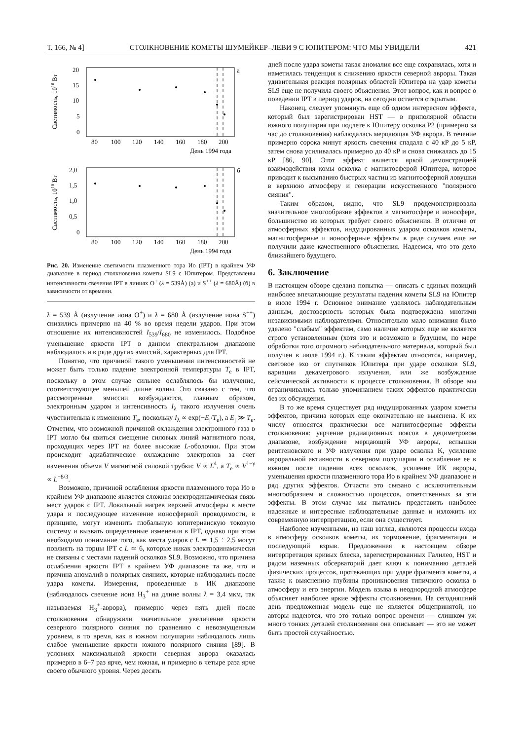Т. 166, № 4] СТОЛКНОВЕНИЕ КОМЕТЫ ШУМЕЙКЕР–ЛЕВИ 9 С ЮПИТЕРОМ: ЧТО МЫ УВИДЕЛИ 421
а
20
15
10
5
0
Светимость, 1010 Вт
80
100
120
140
160
180
200
День 1994 года
б
2,0
1,5
1,0
0,5
0
Светимость, 1010 Вт
80
100
120
140
160
180
200
День 1994 года
Рис. 20. Изменение светимости плазменного тора Ио (IPT) в крайнем УФ диапазоне в период столкновения кометы SL9 с Юпитером. Представлены интенсивности свечения IPT в линиях O<sup>+</sup> (λ = 539Å) (а) и S<sup>++</sup> (λ = 680Å) (б) в зависимости от времени.
λ = 539 Å (излучение иона O<sup>+</sup>) и λ = 680 Å (излучение иона S<sup>++</sup>) снизились примерно на 40 % во время недели ударов. При этом отношение их интенсивностей I<sub>539</sub>/I<sub>680</sub> не изменилось. Подобное уменьшение яркости IPT в данном спектральном диапазоне наблюдалось и в ряде других эмиссий, характерных для IPT.
Понятно, что причиной такого уменьшения интенсивностей не может быть только падение электронной температуры T<sub>e</sub> в IPT, поскольку в этом случае сильнее ослаблялось бы излучение, соответствующее меньшей длине волны. Это связано с тем, что рассмотренные эмиссии возбуждаются, главным образом, электронным ударом и интенсивность I<sub>λ</sub> такого излучения очень чувствительна к изменению T<sub>e</sub>, поскольку I<sub>λ</sub> ∝ exp(−E<sub>j</sub>/T<sub>e</sub>), а E<sub>j</sub> ≫ T<sub>e</sub>. Отметим, что возможной причиной охлаждения электронного газа в IPT могло бы явиться смещение силовых линий магнитного поля, проходящих через IPT на более высокие L-оболочки. При этом происходит адиабатическое охлаждение электронов за счет изменения объема V магнитной силовой трубки: V ∝ L<sup>4</sup>, а T<sub>e</sub> ∝ V<sup>1−γ</sup> ∝ L<sup>−8/3</sup>.
Возможно, причиной ослабления яркости плазменного тора Ио в крайнем УФ диапазоне является сложная электродинамическая связь мест ударов с IPT. Локальный нагрев верхней атмосферы в месте удара и последующее изменение ионосферной проводимости, в принципе, могут изменить глобальную юпитерианскую токовую систему и вызвать определенные изменения в IPT, однако при этом необходимо понимание того, как места ударов с L ≃ 1,5 ÷ 2,5 могут повлиять на торцы IPT с L ≃ 6, которые никак электродинамически не связаны с местами падений осколков SL9. Возможно, что причина ослабления яркости IPT в крайнем УФ диапазоне та же, что и причина аномалий в полярных сияниях, которые наблюдались после удара кометы. Измерения, проведенные в ИК диапазоне (наблюдалось свечение иона H<sub>3</sub><sup>+</sup> на длине волны λ = 3,4 мкм, так называемая H<sub>3</sub><sup>+</sup>-аврора), примерно через пять дней после столкновения обнаружили значительное увеличение яркости северного полярного сияния по сравнению с невозмущенным уровнем, в то время, как в южном полушарии наблюдалось лишь слабое уменьшение яркости южного полярного сияния [89]. В условиях максимальной яркости северная аврора оказалась примерно в 6–7 раз ярче, чем южная, и примерно в четыре раза ярче своего обычного уровня. Через десять
дней после удара кометы такая аномалия все еще сохранялась, хотя и наметилась тенденция к снижению яркости северной авроры. Такая удивительная реакция полярных областей Юпитера на удар кометы SL9 еще не получила своего объяснения. Этот вопрос, как и вопрос о поведении IPT в период ударов, на сегодня остается открытым.
Наконец, следует упомянуть еще об одном интересном эффекте, который был зарегистрирован HST — в приполярной области южного полушария при подлете к Юпитеру осколка P2 (примерно за час до столкновения) наблюдалась мерцающая УФ аврора. В течение примерно сорока минут яркость свечения спадала с 40 кР до 5 кР, затем снова усиливалась примерно до 40 кР и снова снижалась до 15 кР [86, 90]. Этот эффект является яркой демонстрацией взаимодействия комы осколка с магнитосферой Юпитера, которое приводит к высыпанию быстрых частиц из магнитосферной ловушки в верхнюю атмосферу и генерации искусственного "полярного сияния".
Таким образом, видно, что SL9 продемонстрировала значительное многообразие эффектов в магнитосфере и ионосфере, большинство из которых требует своего объяснения. В отличие от атмосферных эффектов, индуцированных ударом осколков кометы, магнитосферные и ионосферные эффекты в ряде случаев еще не получили даже качественного объяснения. Надеемся, что это дело ближайшего будущего.
6. Заключение
В настоящем обзоре сделана попытка — описать с единых позиций наиболее впечатляющие результаты падения кометы SL9 на Юпитер в июле 1994 г. Основное внимание уделялось наблюдательным данным, достоверность которых была подтверждена многими независимыми наблюдателями. Относительно мало внимания было уделено "слабым" эффектам, само наличие которых еще не является строго установленным (хотя это и возможно в будущем, по мере обработки того огромного наблюдательного материала, который был получен в июле 1994 г.). К таким эффектам относятся, например, световое эхо от спутников Юпитера при ударе осколков SL9, вариации декаметрового излучения, или же возбуждение сейсмической активности в процессе столкновения. В обзоре мы ограничивались только упоминанием таких эффектов практически без их обсуждения.
В то же время существует ряд индуцированных ударом кометы эффектов, причина которых еще окончательно не выяснена. К их числу относятся практически все магнитосферные эффекты столкновения: уярчение радиационных поясов в дециметровом диапазоне, возбуждение мерцающей УФ авроры, вспышки рентгеновского и УФ излучения при ударе осколка K, усиление авроральной активности в северном полушарии и ослабление ее в южном после падения всех осколков, усиление ИК авроры, уменьшения яркости плазменного тора Ио в крайнем УФ диапазоне и ряд других эффектов. Отчасти это связано с исключительным многообразием и сложностью процессов, ответственных за эти эффекты. В этом случае мы пытались представить наиболее надежные и интересные наблюдательные данные и изложить их современную интерпретацию, если она существует.
Наиболее изученными, на наш взгляд, являются процессы входа в атмосферу осколков кометы, их торможение, фрагментация и последующий взрыв. Предложенная в настоящем обзоре интерпретация кривых блеска, зарегистрированных Галилео, HST и рядом наземных обсерваторий дает ключ к пониманию деталей физических процессов, протекающих при ударе фрагмента кометы, а также к выяснению глубины проникновения типичного осколка в атмосферу и его энергии. Модель взыва в неоднородной атмосфере объясняет наиболее яркие эффекты столкновения. На сегодняшний день предложенная модель еще не является общепринятой, но авторы надеются, что это только вопрос времени — слишком уж много тонких деталей столкновения она описывает — это не может быть простой случайностью.